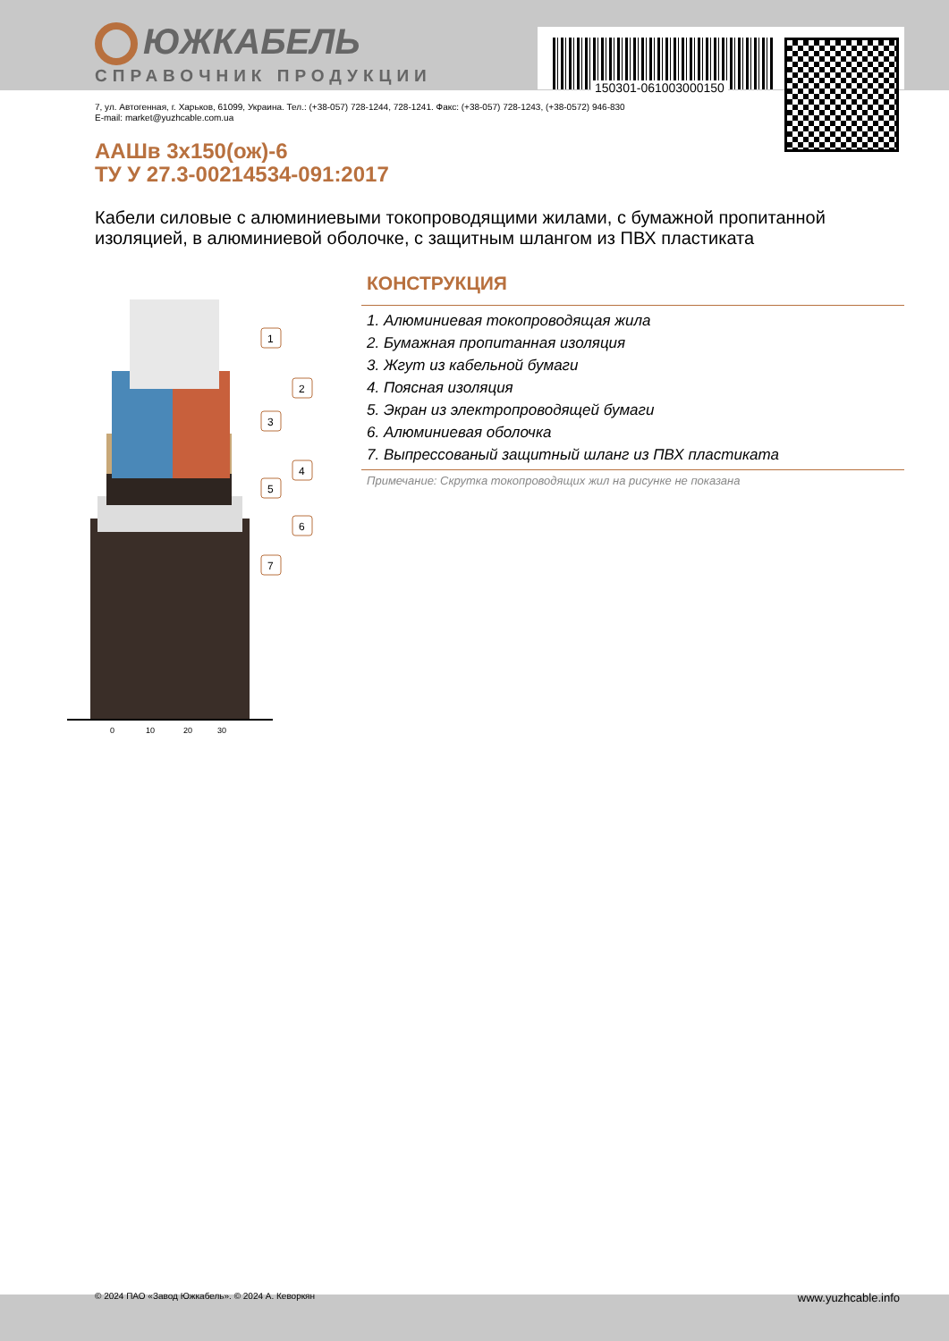150301-061003000150
ЮЖКАБЕЛЬ
СПРАВОЧНИК ПРОДУКЦИИ
7, ул. Автогенная, г. Харьков, 61099, Украина. Тел.: (+38-057) 728-1244, 728-1241. Факс: (+38-057) 728-1243, (+38-0572) 946-830
E-mail: market@yuzhcable.com.ua
ААШв 3х150(ож)-6
ТУ У 27.3-00214534-091:2017
Кабели силовые с алюминиевыми токопроводящими жилами, с бумажной пропитанной изоляцией, в алюминиевой оболочке, с защитным шлангом из ПВХ пластиката
0
10
20
30
1
2
3
4
5
6
7
КОНСТРУКЦИЯ
1. Алюминиевая токопроводящая жила
2. Бумажная пропитанная изоляция
3. Жгут из кабельной бумаги
4. Поясная изоляция
5. Экран из электропроводящей бумаги
6. Алюминиевая оболочка
7. Выпрессованый защитный шланг из ПВХ пластиката
Примечание: Скрутка токопроводящих жил на рисунке не показана
© 2024 ПАО «Завод Южкабель». © 2024 А. Кеворкян www.yuzhcable.info